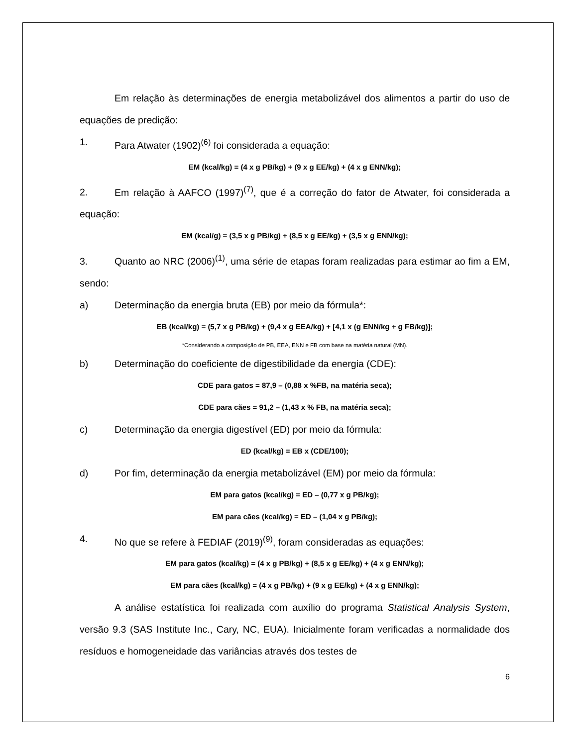Em relação às determinações de energia metabolizável dos alimentos a partir do uso de equações de predição:
1. Para Atwater (1902)<sup>(6)</sup> foi considerada a equação:
EM (kcal/kg) = (4 x g PB/kg) + (9 x g EE/kg) + (4 x g ENN/kg);
2. Em relação à AAFCO (1997)<sup>(7)</sup>, que é a correção do fator de Atwater, foi considerada a equação:
EM (kcal/g) = (3,5 x g PB/kg) + (8,5 x g EE/kg) + (3,5 x g ENN/kg);
3. Quanto ao NRC (2006)<sup>(1)</sup>, uma série de etapas foram realizadas para estimar ao fim a EM, sendo:
a) Determinação da energia bruta (EB) por meio da fórmula*:
EB (kcal/kg) = (5,7 x g PB/kg) + (9,4 x g EEA/kg) + [4,1 x (g ENN/kg + g FB/kg)];
*Considerando a composição de PB, EEA, ENN e FB com base na matéria natural (MN).
b) Determinação do coeficiente de digestibilidade da energia (CDE):
CDE para gatos = 87,9 – (0,88 x %FB, na matéria seca);
CDE para cães = 91,2 – (1,43 x % FB, na matéria seca);
c) Determinação da energia digestível (ED) por meio da fórmula:
ED (kcal/kg) = EB x (CDE/100);
d) Por fim, determinação da energia metabolizável (EM) por meio da fórmula:
EM para gatos (kcal/kg) = ED – (0,77 x g PB/kg);
EM para cães (kcal/kg) = ED – (1,04 x g PB/kg);
4. No que se refere à FEDIAF (2019)<sup>(9)</sup>, foram consideradas as equações:
EM para gatos (kcal/kg) = (4 x g PB/kg) + (8,5 x g EE/kg) + (4 x g ENN/kg);
EM para cães (kcal/kg) = (4 x g PB/kg) + (9 x g EE/kg) + (4 x g ENN/kg);
A análise estatística foi realizada com auxílio do programa Statistical Analysis System, versão 9.3 (SAS Institute Inc., Cary, NC, EUA). Inicialmente foram verificadas a normalidade dos resíduos e homogeneidade das variâncias através dos testes de
6